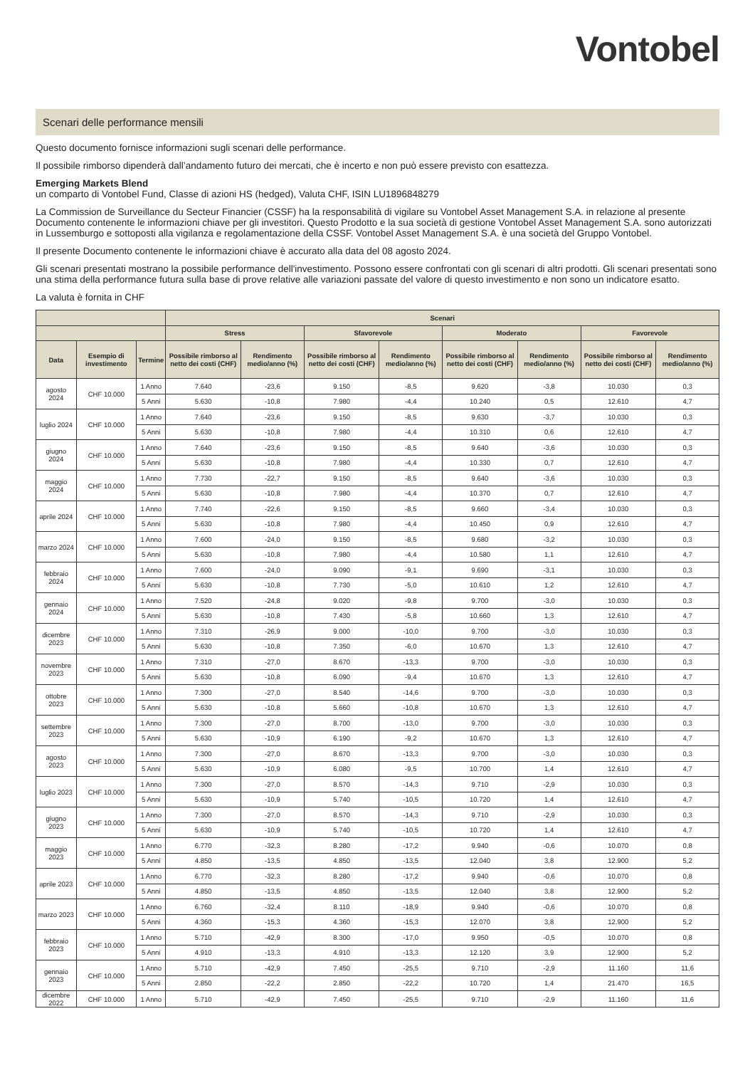Vontobel
Scenari delle performance mensili
Questo documento fornisce informazioni sugli scenari delle performance.
Il possibile rimborso dipenderà dall’andamento futuro dei mercati, che è incerto e non può essere previsto con esattezza.
Emerging Markets Blend
un comparto di Vontobel Fund, Classe di azioni HS (hedged), Valuta CHF, ISIN LU1896848279
La Commission de Surveillance du Secteur Financier (CSSF) ha la responsabilità di vigilare su Vontobel Asset Management S.A. in relazione al presente Documento contenente le informazioni chiave per gli investitori. Questo Prodotto e la sua società di gestione Vontobel Asset Management S.A. sono autorizzati in Lussemburgo e sottoposti alla vigilanza e regolamentazione della CSSF. Vontobel Asset Management S.A. è una società del Gruppo Vontobel.
Il presente Documento contenente le informazioni chiave è accurato alla data del 08 agosto 2024.
Gli scenari presentati mostrano la possibile performance dell'investimento. Possono essere confrontati con gli scenari di altri prodotti. Gli scenari presentati sono una stima della performance futura sulla base di prove relative alle variazioni passate del valore di questo investimento e non sono un indicatore esatto.
La valuta è fornita in CHF
| | | | Scenari | | | | | | | |
| --- | --- | --- | --- | --- | --- | --- | --- | --- | --- | --- |
| | | | Stress | | Sfavorevole | | Moderato | | Favorevole | |
| Data | Esempio di investimento | Termine | Possibile rimborso al netto dei costi (CHF) | Rendimento medio/anno (%) | Possibile rimborso al netto dei costi (CHF) | Rendimento medio/anno (%) | Possibile rimborso al netto dei costi (CHF) | Rendimento medio/anno (%) | Possibile rimborso al netto dei costi (CHF) | Rendimento medio/anno (%) |
| agosto 2024 | CHF 10.000 | 1 Anno | 7.640 | -23,6 | 9.150 | -8,5 | 9.620 | -3,8 | 10.030 | 0,3 |
| | | 5 Anni | 5.630 | -10,8 | 7.980 | -4,4 | 10.240 | 0,5 | 12.610 | 4,7 |
| luglio 2024 | CHF 10.000 | 1 Anno | 7.640 | -23,6 | 9.150 | -8,5 | 9.630 | -3,7 | 10.030 | 0,3 |
| | | 5 Anni | 5.630 | -10,8 | 7.980 | -4,4 | 10.310 | 0,6 | 12.610 | 4,7 |
| giugno 2024 | CHF 10.000 | 1 Anno | 7.640 | -23,6 | 9.150 | -8,5 | 9.640 | -3,6 | 10.030 | 0,3 |
| | | 5 Anni | 5.630 | -10,8 | 7.980 | -4,4 | 10.330 | 0,7 | 12.610 | 4,7 |
| maggio 2024 | CHF 10.000 | 1 Anno | 7.730 | -22,7 | 9.150 | -8,5 | 9.640 | -3,6 | 10.030 | 0,3 |
| | | 5 Anni | 5.630 | -10,8 | 7.980 | -4,4 | 10.370 | 0,7 | 12.610 | 4,7 |
| aprile 2024 | CHF 10.000 | 1 Anno | 7.740 | -22,6 | 9.150 | -8,5 | 9.660 | -3,4 | 10.030 | 0,3 |
| | | 5 Anni | 5.630 | -10,8 | 7.980 | -4,4 | 10.450 | 0,9 | 12.610 | 4,7 |
| marzo 2024 | CHF 10.000 | 1 Anno | 7.600 | -24,0 | 9.150 | -8,5 | 9.680 | -3,2 | 10.030 | 0,3 |
| | | 5 Anni | 5.630 | -10,8 | 7.980 | -4,4 | 10.580 | 1,1 | 12.610 | 4,7 |
| febbraio 2024 | CHF 10.000 | 1 Anno | 7.600 | -24,0 | 9.090 | -9,1 | 9.690 | -3,1 | 10.030 | 0,3 |
| | | 5 Anni | 5.630 | -10,8 | 7.730 | -5,0 | 10.610 | 1,2 | 12.610 | 4,7 |
| gennaio 2024 | CHF 10.000 | 1 Anno | 7.520 | -24,8 | 9.020 | -9,8 | 9.700 | -3,0 | 10.030 | 0,3 |
| | | 5 Anni | 5.630 | -10,8 | 7.430 | -5,8 | 10.660 | 1,3 | 12.610 | 4,7 |
| dicembre 2023 | CHF 10.000 | 1 Anno | 7.310 | -26,9 | 9.000 | -10,0 | 9.700 | -3,0 | 10.030 | 0,3 |
| | | 5 Anni | 5.630 | -10,8 | 7.350 | -6,0 | 10.670 | 1,3 | 12.610 | 4,7 |
| novembre 2023 | CHF 10.000 | 1 Anno | 7.310 | -27,0 | 8.670 | -13,3 | 9.700 | -3,0 | 10.030 | 0,3 |
| | | 5 Anni | 5.630 | -10,8 | 6.090 | -9,4 | 10.670 | 1,3 | 12.610 | 4,7 |
| ottobre 2023 | CHF 10.000 | 1 Anno | 7.300 | -27,0 | 8.540 | -14,6 | 9.700 | -3,0 | 10.030 | 0,3 |
| | | 5 Anni | 5.630 | -10,8 | 5.660 | -10,8 | 10.670 | 1,3 | 12.610 | 4,7 |
| settembre 2023 | CHF 10.000 | 1 Anno | 7.300 | -27,0 | 8.700 | -13,0 | 9.700 | -3,0 | 10.030 | 0,3 |
| | | 5 Anni | 5.630 | -10,9 | 6.190 | -9,2 | 10.670 | 1,3 | 12.610 | 4,7 |
| agosto 2023 | CHF 10.000 | 1 Anno | 7.300 | -27,0 | 8.670 | -13,3 | 9.700 | -3,0 | 10.030 | 0,3 |
| | | 5 Anni | 5.630 | -10,9 | 6.080 | -9,5 | 10.700 | 1,4 | 12.610 | 4,7 |
| luglio 2023 | CHF 10.000 | 1 Anno | 7.300 | -27,0 | 8.570 | -14,3 | 9.710 | -2,9 | 10.030 | 0,3 |
| | | 5 Anni | 5.630 | -10,9 | 5.740 | -10,5 | 10.720 | 1,4 | 12.610 | 4,7 |
| giugno 2023 | CHF 10.000 | 1 Anno | 7.300 | -27,0 | 8.570 | -14,3 | 9.710 | -2,9 | 10.030 | 0,3 |
| | | 5 Anni | 5.630 | -10,9 | 5.740 | -10,5 | 10.720 | 1,4 | 12.610 | 4,7 |
| maggio 2023 | CHF 10.000 | 1 Anno | 6.770 | -32,3 | 8.280 | -17,2 | 9.940 | -0,6 | 10.070 | 0,8 |
| | | 5 Anni | 4.850 | -13,5 | 4.850 | -13,5 | 12.040 | 3,8 | 12.900 | 5,2 |
| aprile 2023 | CHF 10.000 | 1 Anno | 6.770 | -32,3 | 8.280 | -17,2 | 9.940 | -0,6 | 10.070 | 0,8 |
| | | 5 Anni | 4.850 | -13,5 | 4.850 | -13,5 | 12.040 | 3,8 | 12.900 | 5,2 |
| marzo 2023 | CHF 10.000 | 1 Anno | 6.760 | -32,4 | 8.110 | -18,9 | 9.940 | -0,6 | 10.070 | 0,8 |
| | | 5 Anni | 4.360 | -15,3 | 4.360 | -15,3 | 12.070 | 3,8 | 12.900 | 5,2 |
| febbraio 2023 | CHF 10.000 | 1 Anno | 5.710 | -42,9 | 8.300 | -17,0 | 9.950 | -0,5 | 10.070 | 0,8 |
| | | 5 Anni | 4.910 | -13,3 | 4.910 | -13,3 | 12.120 | 3,9 | 12.900 | 5,2 |
| gennaio 2023 | CHF 10.000 | 1 Anno | 5.710 | -42,9 | 7.450 | -25,5 | 9.710 | -2,9 | 11.160 | 11,6 |
| | | 5 Anni | 2.850 | -22,2 | 2.850 | -22,2 | 10.720 | 1,4 | 21.470 | 16,5 |
| dicembre 2022 | CHF 10.000 | 1 Anno | 5.710 | -42,9 | 7.450 | -25,5 | 9.710 | -2,9 | 11.160 | 11,6 |